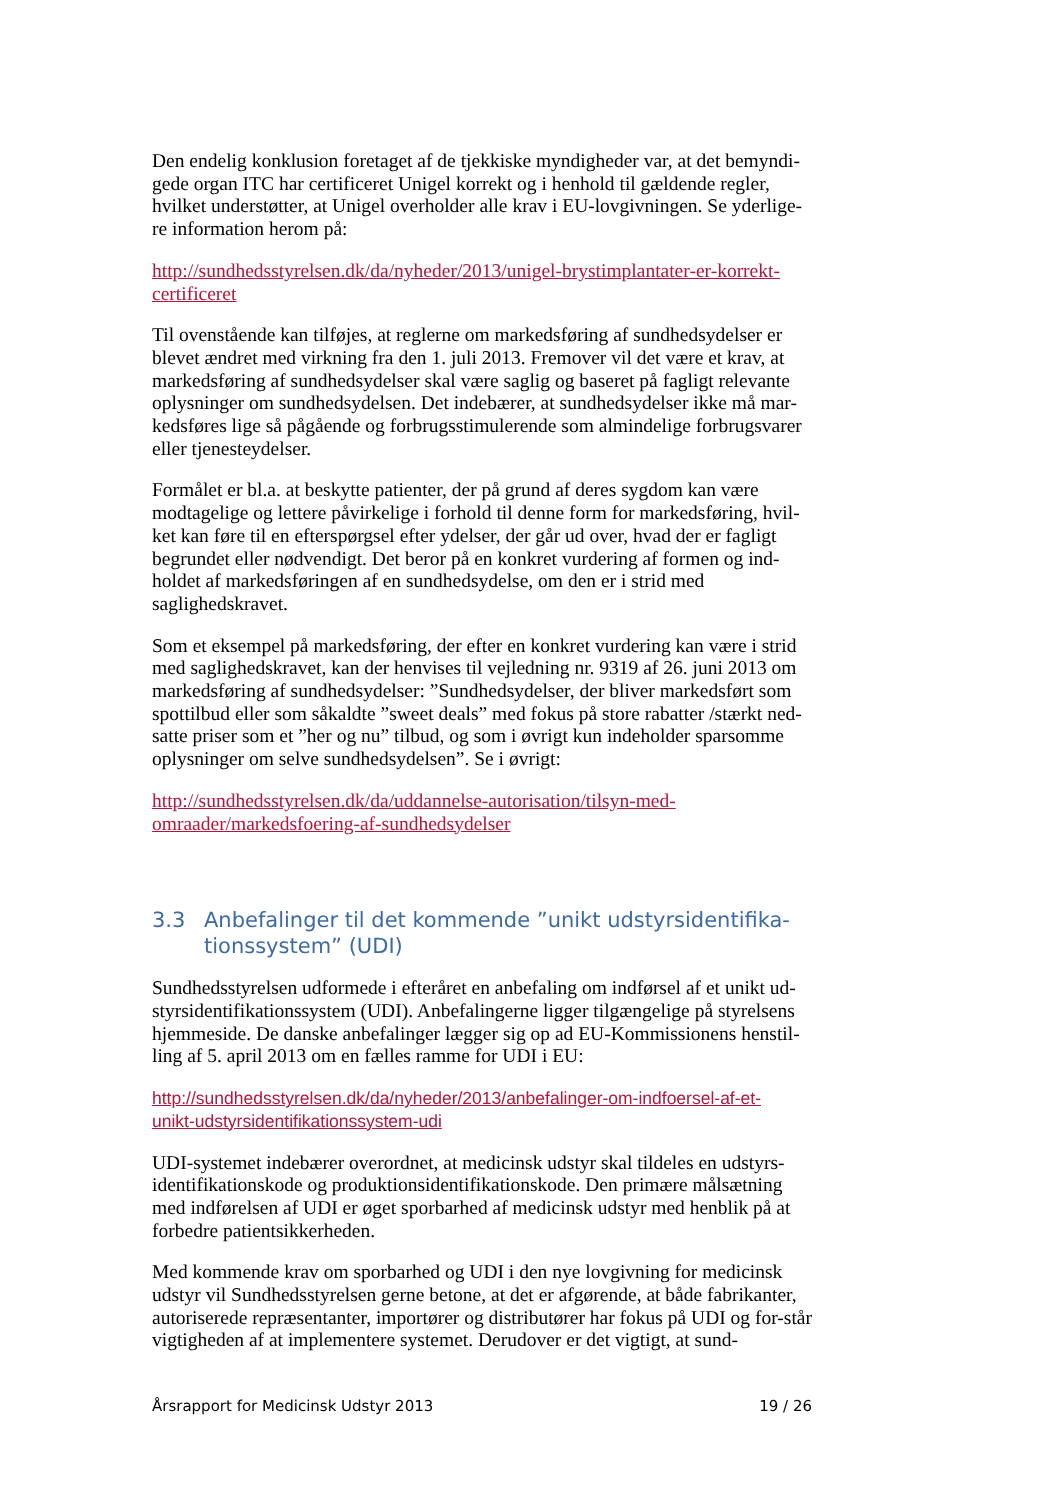Den endelig konklusion foretaget af de tjekkiske myndigheder var, at det bemyndi-gede organ ITC har certificeret Unigel korrekt og i henhold til gældende regler, hvilket understøtter, at Unigel overholder alle krav i EU-lovgivningen. Se yderlige-re information herom på:
http://sundhedsstyrelsen.dk/da/nyheder/2013/unigel-brystimplantater-er-korrekt-certificeret
Til ovenstående kan tilføjes, at reglerne om markedsføring af sundhedsydelser er blevet ændret med virkning fra den 1. juli 2013. Fremover vil det være et krav, at markedsføring af sundhedsydelser skal være saglig og baseret på fagligt relevante oplysninger om sundhedsydelsen. Det indebærer, at sundhedsydelser ikke må mar-kedsføres lige så pågående og forbrugsstimulerende som almindelige forbrugsvarer eller tjenesteydelser.
Formålet er bl.a. at beskytte patienter, der på grund af deres sygdom kan være modtagelige og lettere påvirkelige i forhold til denne form for markedsføring, hvil-ket kan føre til en efterspørgsel efter ydelser, der går ud over, hvad der er fagligt begrundet eller nødvendigt. Det beror på en konkret vurdering af formen og ind-holdet af markedsføringen af en sundhedsydelse, om den er i strid med saglighedskravet.
Som et eksempel på markedsføring, der efter en konkret vurdering kan være i strid med saglighedskravet, kan der henvises til vejledning nr. 9319 af 26. juni 2013 om markedsføring af sundhedsydelser: ”Sundhedsydelser, der bliver markedsført som spottilbud eller som såkaldte ”sweet deals” med fokus på store rabatter /stærkt ned-satte priser som et ”her og nu” tilbud, og som i øvrigt kun indeholder sparsomme oplysninger om selve sundhedsydelsen”. Se i øvrigt:
http://sundhedsstyrelsen.dk/da/uddannelse-autorisation/tilsyn-med-
omraader/markedsfoering-af-sundhedsydelser
3.3 Anbefalinger til det kommende ”unikt udstyrsidentifika-tionssystem” (UDI)
Sundhedsstyrelsen udformede i efteråret en anbefaling om indførsel af et unikt ud-styrsidentifikationssystem (UDI). Anbefalingerne ligger tilgængelige på styrelsens hjemmeside. De danske anbefalinger lægger sig op ad EU-Kommissionens henstil-ling af 5. april 2013 om en fælles ramme for UDI i EU:
http://sundhedsstyrelsen.dk/da/nyheder/2013/anbefalinger-om-indfoersel-af-et-
unikt-udstyrsidentifikationssystem-udi
UDI-systemet indebærer overordnet, at medicinsk udstyr skal tildeles en udstyrs-identifikationskode og produktionsidentifikationskode. Den primære målsætning med indførelsen af UDI er øget sporbarhed af medicinsk udstyr med henblik på at forbedre patientsikkerheden.
Med kommende krav om sporbarhed og UDI i den nye lovgivning for medicinsk udstyr vil Sundhedsstyrelsen gerne betone, at det er afgørende, at både fabrikanter, autoriserede repræsentanter, importører og distributører har fokus på UDI og for-står vigtigheden af at implementere systemet. Derudover er det vigtigt, at sund-
Årsrapport for Medicinsk Udstyr 2013 19 / 26